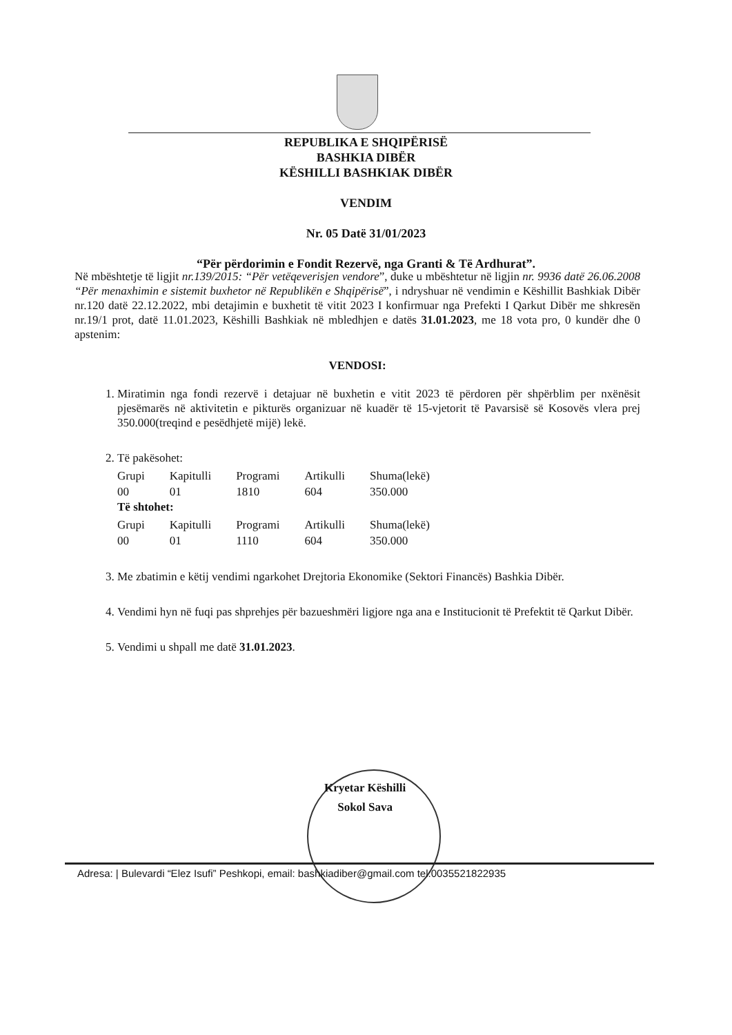REPUBLIKA E SHQIPËRISË
BASHKIA DIBËR
KËSHILLI BASHKIAK DIBËR
VENDIM
Nr. 05 Datë 31/01/2023
“Për përdorimin e Fondit Rezervë, nga Granti & Të Ardhurat”.
Në mbështetje të ligjit nr.139/2015: “Për vetëqeverisjen vendore”, duke u mbështetur në ligjin nr. 9936 datë 26.06.2008 “Për menaxhimin e sistemit buxhetor në Republikën e Shqipërisë”, i ndryshuar në vendimin e Këshillit Bashkiak Dibër nr.120 datë 22.12.2022, mbi detajimin e buxhetit të vitit 2023 I konfirmuar nga Prefekti I Qarkut Dibër me shkresën nr.19/1 prot, datë 11.01.2023, Këshilli Bashkiak në mbledhjen e datës 31.01.2023, me 18 vota pro, 0 kundër dhe 0 apstenim:
VENDOSI:
1. Miratimin nga fondi rezervë i detajuar në buxhetin e vitit 2023 të përdoren për shpërblim per nxënësit pjesëmarës në aktivitetin e pikturës organizuar në kuadër të 15-vjetorit të Pavarsisë së Kosovës vlera prej 350.000(treqind e pesëdhjetë mijë) lekë.
2. Të pakësohet:
| Grupi | Kapitulli | Programi | Artikulli | Shuma(lekë) |
| --- | --- | --- | --- | --- |
| 00 | 01 | 1810 | 604 | 350.000 |
Të shtohet:
| Grupi | Kapitulli | Programi | Artikulli | Shuma(lekë) |
| --- | --- | --- | --- | --- |
| 00 | 01 | 1110 | 604 | 350.000 |
3. Me zbatimin e këtij vendimi ngarkohet Drejtoria Ekonomike (Sektori Financës) Bashkia Dibër.
4. Vendimi hyn në fuqi pas shprehjes për bazueshmëri ligjore nga ana e Institucionit të Prefektit të Qarkut Dibër.
5. Vendimi u shpall me datë 31.01.2023.
Kryetar Këshilli
Sokol Sava
Adresa: | Bulevardi “Elez Isufi” Peshkopi, email: bashkiadiber@gmail.com tel:0035521822935